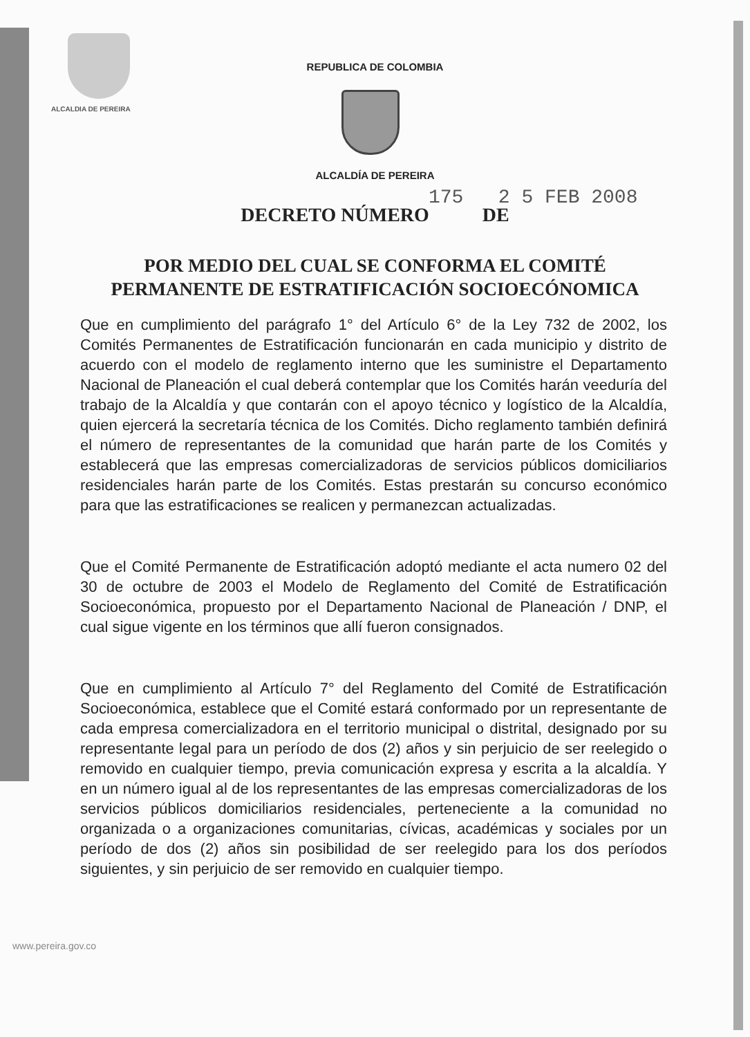ALCALDIA DE PEREIRA
REPUBLICA DE COLOMBIA
ALCALDÍA DE PEREIRA
175 2 5 FEB 2008
DECRETO NÚMERO DE
POR MEDIO DEL CUAL SE CONFORMA EL COMITÉ PERMANENTE DE ESTRATIFICACIÓN SOCIOECÓNOMICA
Que en cumplimiento del parágrafo 1° del Artículo 6° de la Ley 732 de 2002, los Comités Permanentes de Estratificación funcionarán en cada municipio y distrito de acuerdo con el modelo de reglamento interno que les suministre el Departamento Nacional de Planeación el cual deberá contemplar que los Comités harán veeduría del trabajo de la Alcaldía y que contarán con el apoyo técnico y logístico de la Alcaldía, quien ejercerá la secretaría técnica de los Comités. Dicho reglamento también definirá el número de representantes de la comunidad que harán parte de los Comités y establecerá que las empresas comercializadoras de servicios públicos domiciliarios residenciales harán parte de los Comités. Estas prestarán su concurso económico para que las estratificaciones se realicen y permanezcan actualizadas.
Que el Comité Permanente de Estratificación adoptó mediante el acta numero 02 del 30 de octubre de 2003 el Modelo de Reglamento del Comité de Estratificación Socioeconómica, propuesto por el Departamento Nacional de Planeación / DNP, el cual sigue vigente en los términos que allí fueron consignados.
Que en cumplimiento al Artículo 7° del Reglamento del Comité de Estratificación Socioeconómica, establece que el Comité estará conformado por un representante de cada empresa comercializadora en el territorio municipal o distrital, designado por su representante legal para un período de dos (2) años y sin perjuicio de ser reelegido o removido en cualquier tiempo, previa comunicación expresa y escrita a la alcaldía. Y en un número igual al de los representantes de las empresas comercializadoras de los servicios públicos domiciliarios residenciales, perteneciente a la comunidad no organizada o a organizaciones comunitarias, cívicas, académicas y sociales por un período de dos (2) años sin posibilidad de ser reelegido para los dos períodos siguientes, y sin perjuicio de ser removido en cualquier tiempo.
www.pereira.gov.co